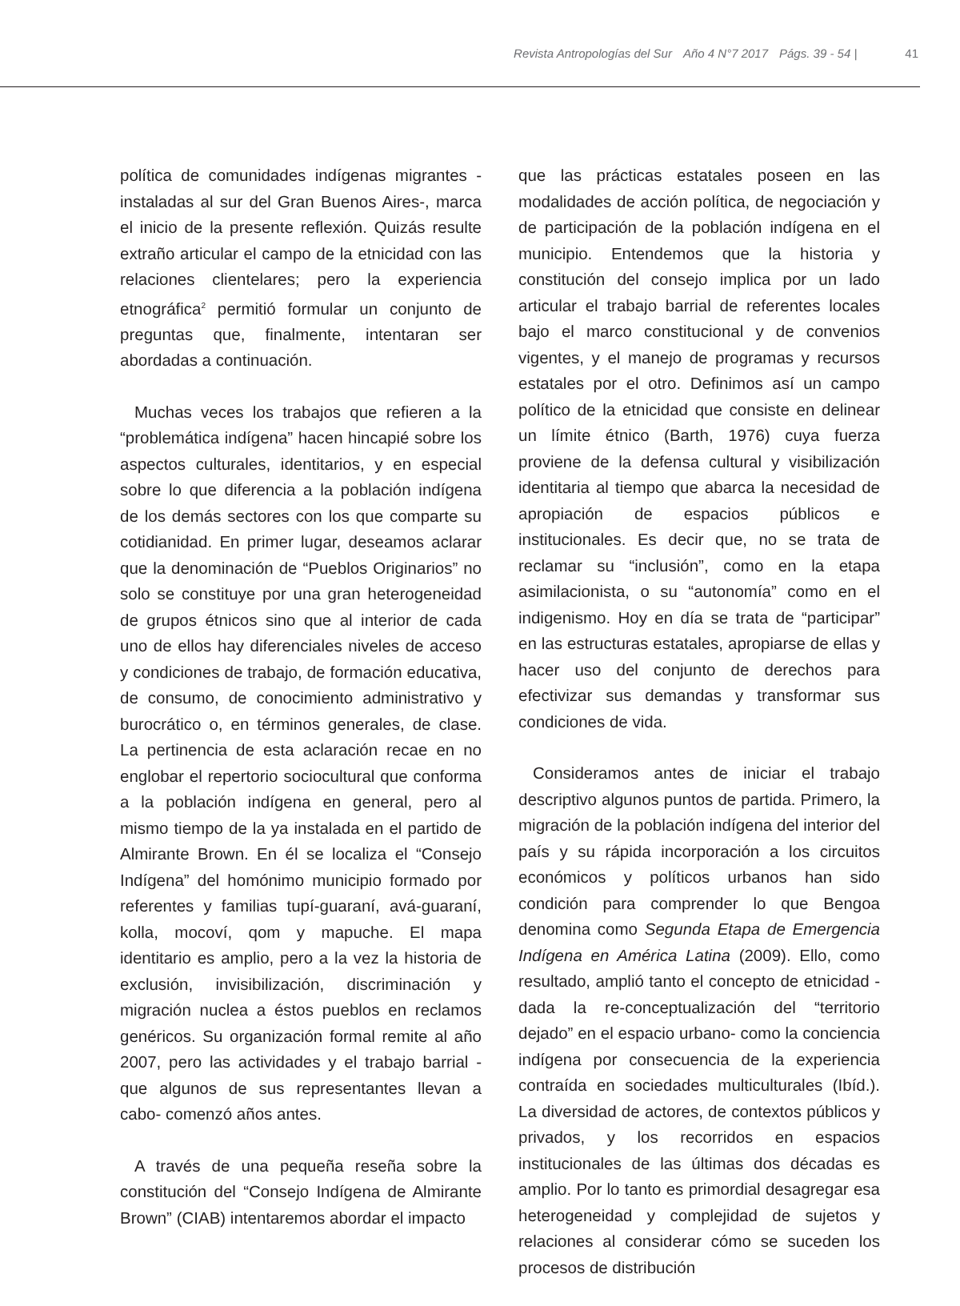Revista Antropologías del Sur Año 4 N°7 2017 Págs. 39 - 54 | 41
política de comunidades indígenas migrantes -instaladas al sur del Gran Buenos Aires-, marca el inicio de la presente reflexión. Quizás resulte extraño articular el campo de la etnicidad con las relaciones clientelares; pero la experiencia etnográfica<sup>2</sup> permitió formular un conjunto de preguntas que, finalmente, intentaran ser abordadas a continuación.
Muchas veces los trabajos que refieren a la “problemática indígena” hacen hincapié sobre los aspectos culturales, identitarios, y en especial sobre lo que diferencia a la población indígena de los demás sectores con los que comparte su cotidianidad. En primer lugar, deseamos aclarar que la denominación de “Pueblos Originarios” no solo se constituye por una gran heterogeneidad de grupos étnicos sino que al interior de cada uno de ellos hay diferenciales niveles de acceso y condiciones de trabajo, de formación educativa, de consumo, de conocimiento administrativo y burocrático o, en términos generales, de clase. La pertinencia de esta aclaración recae en no englobar el repertorio sociocultural que conforma a la población indígena en general, pero al mismo tiempo de la ya instalada en el partido de Almirante Brown. En él se localiza el “Consejo Indígena” del homónimo municipio formado por referentes y familias tupí-guaraní, avá-guaraní, kolla, mocoví, qom y mapuche. El mapa identitario es amplio, pero a la vez la historia de exclusión, invisibilización, discriminación y migración nuclea a éstos pueblos en reclamos genéricos. Su organización formal remite al año 2007, pero las actividades y el trabajo barrial -que algunos de sus representantes llevan a cabo- comenzó años antes.
A través de una pequeña reseña sobre la constitución del “Consejo Indígena de Almirante Brown” (CIAB) intentaremos abordar el impacto
que las prácticas estatales poseen en las modalidades de acción política, de negociación y de participación de la población indígena en el municipio. Entendemos que la historia y constitución del consejo implica por un lado articular el trabajo barrial de referentes locales bajo el marco constitucional y de convenios vigentes, y el manejo de programas y recursos estatales por el otro. Definimos así un campo político de la etnicidad que consiste en delinear un límite étnico (Barth, 1976) cuya fuerza proviene de la defensa cultural y visibilización identitaria al tiempo que abarca la necesidad de apropiación de espacios públicos e institucionales. Es decir que, no se trata de reclamar su “inclusión”, como en la etapa asimilacionista, o su “autonomía” como en el indigenismo. Hoy en día se trata de “participar” en las estructuras estatales, apropiarse de ellas y hacer uso del conjunto de derechos para efectivizar sus demandas y transformar sus condiciones de vida.
Consideramos antes de iniciar el trabajo descriptivo algunos puntos de partida. Primero, la migración de la población indígena del interior del país y su rápida incorporación a los circuitos económicos y políticos urbanos han sido condición para comprender lo que Bengoa denomina como Segunda Etapa de Emergencia Indígena en América Latina (2009). Ello, como resultado, amplió tanto el concepto de etnicidad -dada la re-conceptualización del “territorio dejado” en el espacio urbano- como la conciencia indígena por consecuencia de la experiencia contraída en sociedades multiculturales (Ibíd.). La diversidad de actores, de contextos públicos y privados, y los recorridos en espacios institucionales de las últimas dos décadas es amplio. Por lo tanto es primordial desagregar esa heterogeneidad y complejidad de sujetos y relaciones al considerar cómo se suceden los procesos de distribución